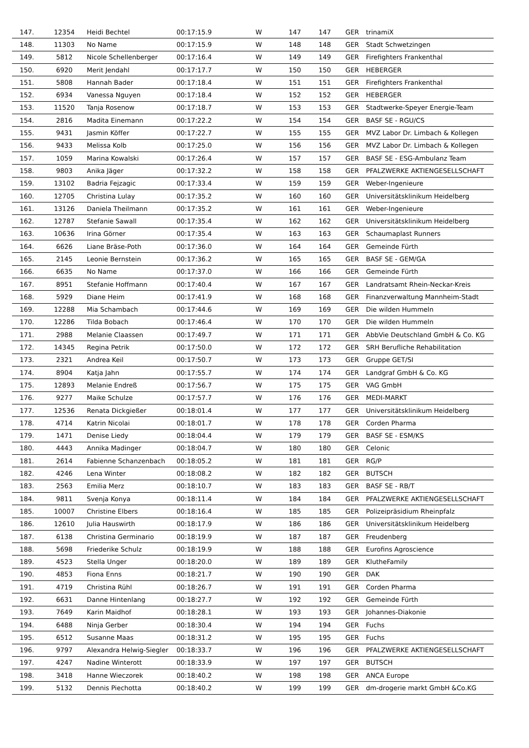| 147. | 12354 | Heidi Bechtel | 00:17:15.9 | W | 147 | 147 | GER | trinamiX |
| 148. | 11303 | No Name | 00:17:15.9 | W | 148 | 148 | GER | Stadt Schwetzingen |
| 149. | 5812 | Nicole Schellenberger | 00:17:16.4 | W | 149 | 149 | GER | Firefighters Frankenthal |
| 150. | 6920 | Merit Jendahl | 00:17:17.7 | W | 150 | 150 | GER | HEBERGER |
| 151. | 5808 | Hannah Bader | 00:17:18.4 | W | 151 | 151 | GER | Firefighters Frankenthal |
| 152. | 6934 | Vanessa Nguyen | 00:17:18.4 | W | 152 | 152 | GER | HEBERGER |
| 153. | 11520 | Tanja Rosenow | 00:17:18.7 | W | 153 | 153 | GER | Stadtwerke-Speyer Energie-Team |
| 154. | 2816 | Madita Einemann | 00:17:22.2 | W | 154 | 154 | GER | BASF SE - RGU/CS |
| 155. | 9431 | Jasmin Köffer | 00:17:22.7 | W | 155 | 155 | GER | MVZ Labor Dr. Limbach & Kollegen |
| 156. | 9433 | Melissa Kolb | 00:17:25.0 | W | 156 | 156 | GER | MVZ Labor Dr. Limbach & Kollegen |
| 157. | 1059 | Marina Kowalski | 00:17:26.4 | W | 157 | 157 | GER | BASF SE - ESG-Ambulanz Team |
| 158. | 9803 | Anika Jäger | 00:17:32.2 | W | 158 | 158 | GER | PFALZWERKE AKTIENGESELLSCHAFT |
| 159. | 13102 | Badria Fejzagic | 00:17:33.4 | W | 159 | 159 | GER | Weber-Ingenieure |
| 160. | 12705 | Christina Lulay | 00:17:35.2 | W | 160 | 160 | GER | Universitätsklinikum Heidelberg |
| 161. | 13126 | Daniela Theilmann | 00:17:35.2 | W | 161 | 161 | GER | Weber-Ingenieure |
| 162. | 12787 | Stefanie Sawall | 00:17:35.4 | W | 162 | 162 | GER | Universitätsklinikum Heidelberg |
| 163. | 10636 | Irina Görner | 00:17:35.4 | W | 163 | 163 | GER | Schaumaplast Runners |
| 164. | 6626 | Liane Bräse-Poth | 00:17:36.0 | W | 164 | 164 | GER | Gemeinde Fürth |
| 165. | 2145 | Leonie Bernstein | 00:17:36.2 | W | 165 | 165 | GER | BASF SE - GEM/GA |
| 166. | 6635 | No Name | 00:17:37.0 | W | 166 | 166 | GER | Gemeinde Fürth |
| 167. | 8951 | Stefanie Hoffmann | 00:17:40.4 | W | 167 | 167 | GER | Landratsamt Rhein-Neckar-Kreis |
| 168. | 5929 | Diane Heim | 00:17:41.9 | W | 168 | 168 | GER | Finanzverwaltung Mannheim-Stadt |
| 169. | 12288 | Mia Schambach | 00:17:44.6 | W | 169 | 169 | GER | Die wilden Hummeln |
| 170. | 12286 | Tilda Bobach | 00:17:46.4 | W | 170 | 170 | GER | Die wilden Hummeln |
| 171. | 2988 | Melanie Claassen | 00:17:49.7 | W | 171 | 171 | GER | AbbVie Deutschland GmbH & Co. KG |
| 172. | 14345 | Regina Petrik | 00:17:50.0 | W | 172 | 172 | GER | SRH Berufliche Rehabilitation |
| 173. | 2321 | Andrea Keil | 00:17:50.7 | W | 173 | 173 | GER | Gruppe GET/SI |
| 174. | 8904 | Katja Jahn | 00:17:55.7 | W | 174 | 174 | GER | Landgraf GmbH & Co. KG |
| 175. | 12893 | Melanie Endreß | 00:17:56.7 | W | 175 | 175 | GER | VAG GmbH |
| 176. | 9277 | Maike Schulze | 00:17:57.7 | W | 176 | 176 | GER | MEDI-MARKT |
| 177. | 12536 | Renata Dickgießer | 00:18:01.4 | W | 177 | 177 | GER | Universitätsklinikum Heidelberg |
| 178. | 4714 | Katrin Nicolai | 00:18:01.7 | W | 178 | 178 | GER | Corden Pharma |
| 179. | 1471 | Denise Liedy | 00:18:04.4 | W | 179 | 179 | GER | BASF SE - ESM/KS |
| 180. | 4443 | Annika Madinger | 00:18:04.7 | W | 180 | 180 | GER | Celonic |
| 181. | 2614 | Fabienne Schanzenbach | 00:18:05.2 | W | 181 | 181 | GER | RG/P |
| 182. | 4246 | Lena Winter | 00:18:08.2 | W | 182 | 182 | GER | BUTSCH |
| 183. | 2563 | Emilia Merz | 00:18:10.7 | W | 183 | 183 | GER | BASF SE - RB/T |
| 184. | 9811 | Svenja Konya | 00:18:11.4 | W | 184 | 184 | GER | PFALZWERKE AKTIENGESELLSCHAFT |
| 185. | 10007 | Christine Elbers | 00:18:16.4 | W | 185 | 185 | GER | Polizeipräsidium Rheinpfalz |
| 186. | 12610 | Julia Hauswirth | 00:18:17.9 | W | 186 | 186 | GER | Universitätsklinikum Heidelberg |
| 187. | 6138 | Christina Germinario | 00:18:19.9 | W | 187 | 187 | GER | Freudenberg |
| 188. | 5698 | Friederike Schulz | 00:18:19.9 | W | 188 | 188 | GER | Eurofins Agroscience |
| 189. | 4523 | Stella Unger | 00:18:20.0 | W | 189 | 189 | GER | KlutheFamily |
| 190. | 4853 | Fiona Enns | 00:18:21.7 | W | 190 | 190 | GER | DAK |
| 191. | 4719 | Christina Rühl | 00:18:26.7 | W | 191 | 191 | GER | Corden Pharma |
| 192. | 6631 | Danne Hintenlang | 00:18:27.7 | W | 192 | 192 | GER | Gemeinde Fürth |
| 193. | 7649 | Karin Maidhof | 00:18:28.1 | W | 193 | 193 | GER | Johannes-Diakonie |
| 194. | 6488 | Ninja Gerber | 00:18:30.4 | W | 194 | 194 | GER | Fuchs |
| 195. | 6512 | Susanne Maas | 00:18:31.2 | W | 195 | 195 | GER | Fuchs |
| 196. | 9797 | Alexandra Helwig-Siegler | 00:18:33.7 | W | 196 | 196 | GER | PFALZWERKE AKTIENGESELLSCHAFT |
| 197. | 4247 | Nadine Winterott | 00:18:33.9 | W | 197 | 197 | GER | BUTSCH |
| 198. | 3418 | Hanne Wieczorek | 00:18:40.2 | W | 198 | 198 | GER | ANCA Europe |
| 199. | 5132 | Dennis Piechotta | 00:18:40.2 | W | 199 | 199 | GER | dm-drogerie markt GmbH &Co.KG |